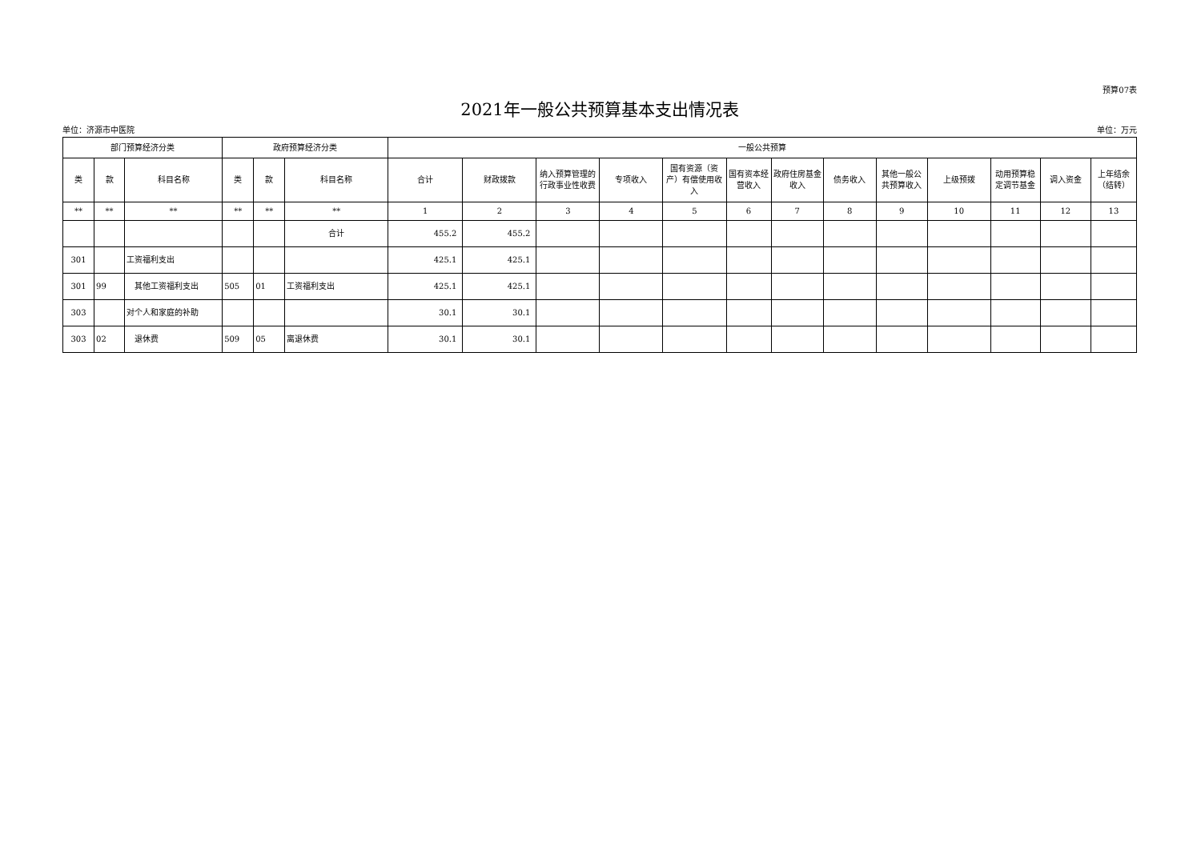预算07表
2021年一般公共预算基本支出情况表
单位：济源市中医院 单位：万元
| 部门预算经济分类 | | | 政府预算经济分类 | | | 一般公共预算 | | | | | | | | | | | | |
| --- | --- | --- | --- | --- | --- | --- | --- | --- | --- | --- | --- | --- | --- | --- | --- | --- | --- | --- |
| 类 | 款 | 科目名称 | 类 | 款 | 科目名称 | 合计 | 财政拨款 | 纳入预算管理的行政事业性收费 | 专项收入 | 国有资源（资产）有偿使用收入 | 国有资本经营收入 | 政府住房基金收入 | 债务收入 | 其他一般公共预算收入 | 上级预拨 | 动用预算稳定调节基金 | 调入资金 | 上年结余（结转） |
| ** | ** | ** | ** | ** | ** | 1 | 2 | 3 | 4 | 5 | 6 | 7 | 8 | 9 | 10 | 11 | 12 | 13 |
| | | | | | 合计 | 455.2 | 455.2 | | | | | | | | | | | |
| 301 | | 工资福利支出 | | | | 425.1 | 425.1 | | | | | | | | | | | |
| 301 | 99 | 其他工资福利支出 | 505 | 01 | 工资福利支出 | 425.1 | 425.1 | | | | | | | | | | | |
| 303 | | 对个人和家庭的补助 | | | | 30.1 | 30.1 | | | | | | | | | | | |
| 303 | 02 | 退休费 | 509 | 05 | 离退休费 | 30.1 | 30.1 | | | | | | | | | | | |